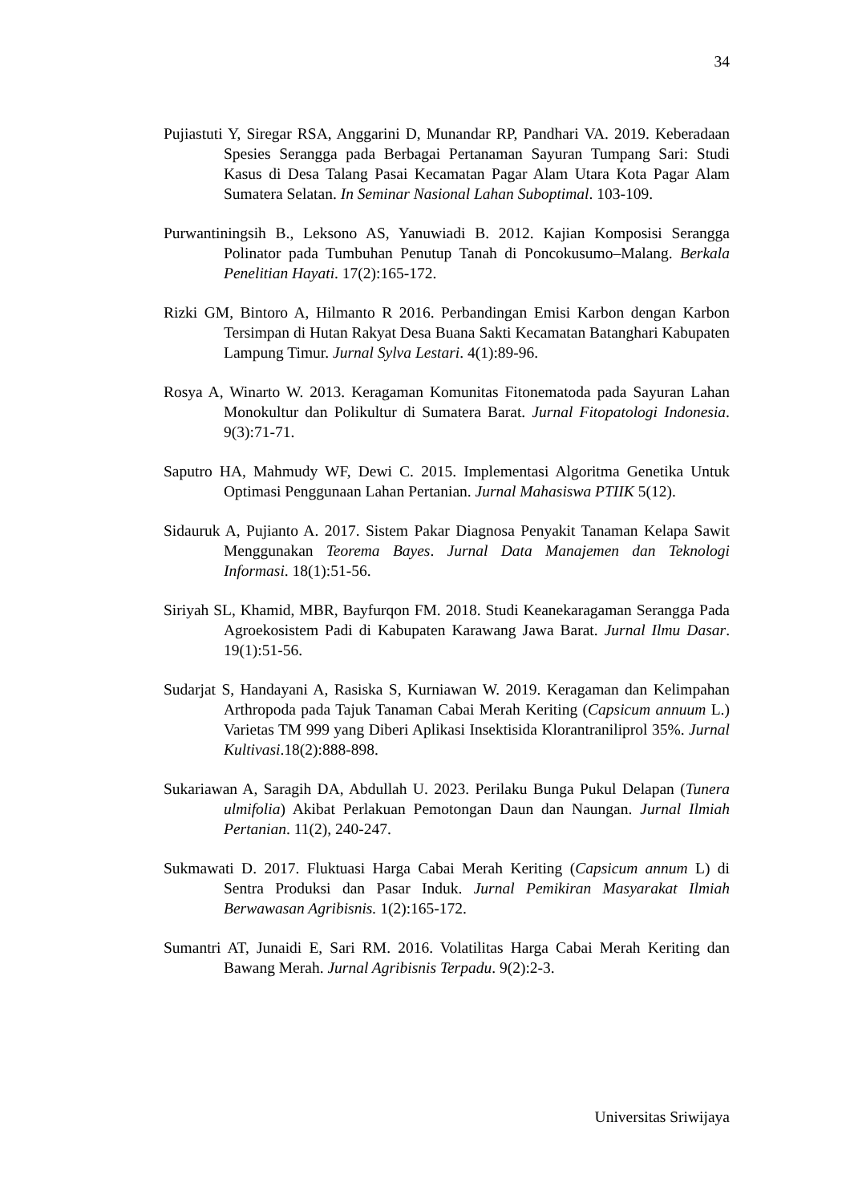34
Pujiastuti Y, Siregar RSA, Anggarini D, Munandar RP, Pandhari VA. 2019. Keberadaan Spesies Serangga pada Berbagai Pertanaman Sayuran Tumpang Sari: Studi Kasus di Desa Talang Pasai Kecamatan Pagar Alam Utara Kota Pagar Alam Sumatera Selatan. In Seminar Nasional Lahan Suboptimal. 103-109.
Purwantiningsih B., Leksono AS, Yanuwiadi B. 2012. Kajian Komposisi Serangga Polinator pada Tumbuhan Penutup Tanah di Poncokusumo–Malang. Berkala Penelitian Hayati. 17(2):165-172.
Rizki GM, Bintoro A, Hilmanto R 2016. Perbandingan Emisi Karbon dengan Karbon Tersimpan di Hutan Rakyat Desa Buana Sakti Kecamatan Batanghari Kabupaten Lampung Timur. Jurnal Sylva Lestari. 4(1):89-96.
Rosya A, Winarto W. 2013. Keragaman Komunitas Fitonematoda pada Sayuran Lahan Monokultur dan Polikultur di Sumatera Barat. Jurnal Fitopatologi Indonesia. 9(3):71-71.
Saputro HA, Mahmudy WF, Dewi C. 2015. Implementasi Algoritma Genetika Untuk Optimasi Penggunaan Lahan Pertanian. Jurnal Mahasiswa PTIIK 5(12).
Sidauruk A, Pujianto A. 2017. Sistem Pakar Diagnosa Penyakit Tanaman Kelapa Sawit Menggunakan Teorema Bayes. Jurnal Data Manajemen dan Teknologi Informasi. 18(1):51-56.
Siriyah SL, Khamid, MBR, Bayfurqon FM. 2018. Studi Keanekaragaman Serangga Pada Agroekosistem Padi di Kabupaten Karawang Jawa Barat. Jurnal Ilmu Dasar. 19(1):51-56.
Sudarjat S, Handayani A, Rasiska S, Kurniawan W. 2019. Keragaman dan Kelimpahan Arthropoda pada Tajuk Tanaman Cabai Merah Keriting (Capsicum annuum L.) Varietas TM 999 yang Diberi Aplikasi Insektisida Klorantraniliprol 35%. Jurnal Kultivasi.18(2):888-898.
Sukariawan A, Saragih DA, Abdullah U. 2023. Perilaku Bunga Pukul Delapan (Tunera ulmifolia) Akibat Perlakuan Pemotongan Daun dan Naungan. Jurnal Ilmiah Pertanian. 11(2), 240-247.
Sukmawati D. 2017. Fluktuasi Harga Cabai Merah Keriting (Capsicum annum L) di Sentra Produksi dan Pasar Induk. Jurnal Pemikiran Masyarakat Ilmiah Berwawasan Agribisnis. 1(2):165-172.
Sumantri AT, Junaidi E, Sari RM. 2016. Volatilitas Harga Cabai Merah Keriting dan Bawang Merah. Jurnal Agribisnis Terpadu. 9(2):2-3.
Universitas Sriwijaya